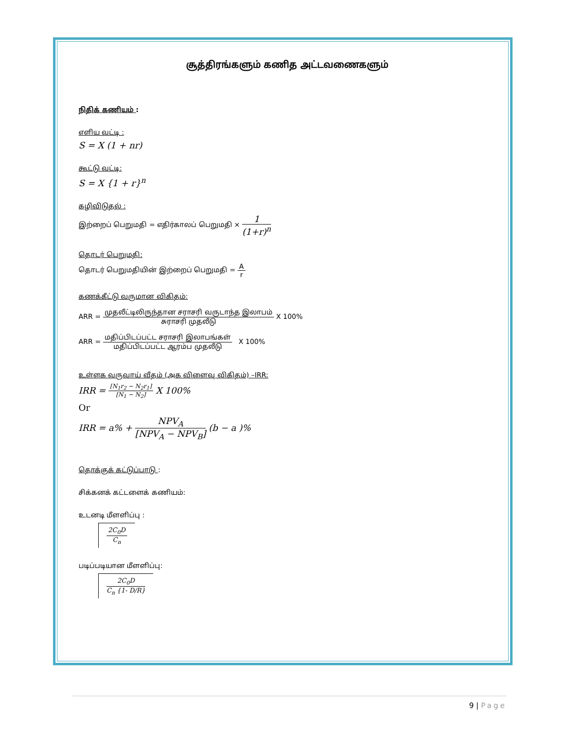சூத்திரங்களும் கணித அட்டவணைகளும்
நிதிக் கணியம் :
எளிய வட்டி :
S = X (1 + nr)
கூட்டு வட்டி:
S = X {1 + r}<sup>n</sup>
கழிவிடுதல் :
இற்றைப் பெறுமதி = எதிர்காலப் பெறுமதி × 1 (1+r)<sup>n</sup>
தொடர் பெறுமதி:
தொடர் பெறுமதியின் இற்றைப் பெறுமதி = A r
கணக்கீட்டு வருமான விகிதம்:
ARR = முதலீட்டிலிருந்தான சராசரி வருடாந்த இலாபம் சுராசரி முதலீடு X 100%
ARR = மதிப்பிடப்பட்ட சராசரி இலாபங்கள் மதிப்பிடப்பட்ட ஆரம்ப முதலீடு X 100%
உள்ளக வருவாய் வீதம் (அக விளைவு விகிதம்) –IRR:
IRR = [N<sub>1</sub>r<sub>2</sub> − N<sub>2</sub>r<sub>1</sub>] [N<sub>1</sub> − N<sub>2</sub>] X 100%
Or
IRR = a% + NPV<sub>A</sub> [NPV<sub>A</sub> − NPV<sub>B</sub>] (b − a )%
தொக்குக் கட்டுப்பாடு :
சிக்கனக் கட்டளைக் கணியம்:
உடனடி மீளளிப்பு :
2C<sub>0</sub>D C<sub>n</sub>
படிப்படியான மீளளிப்பு:
2C<sub>0</sub>D C<sub>n</sub> {1- D/R}
9 | Page